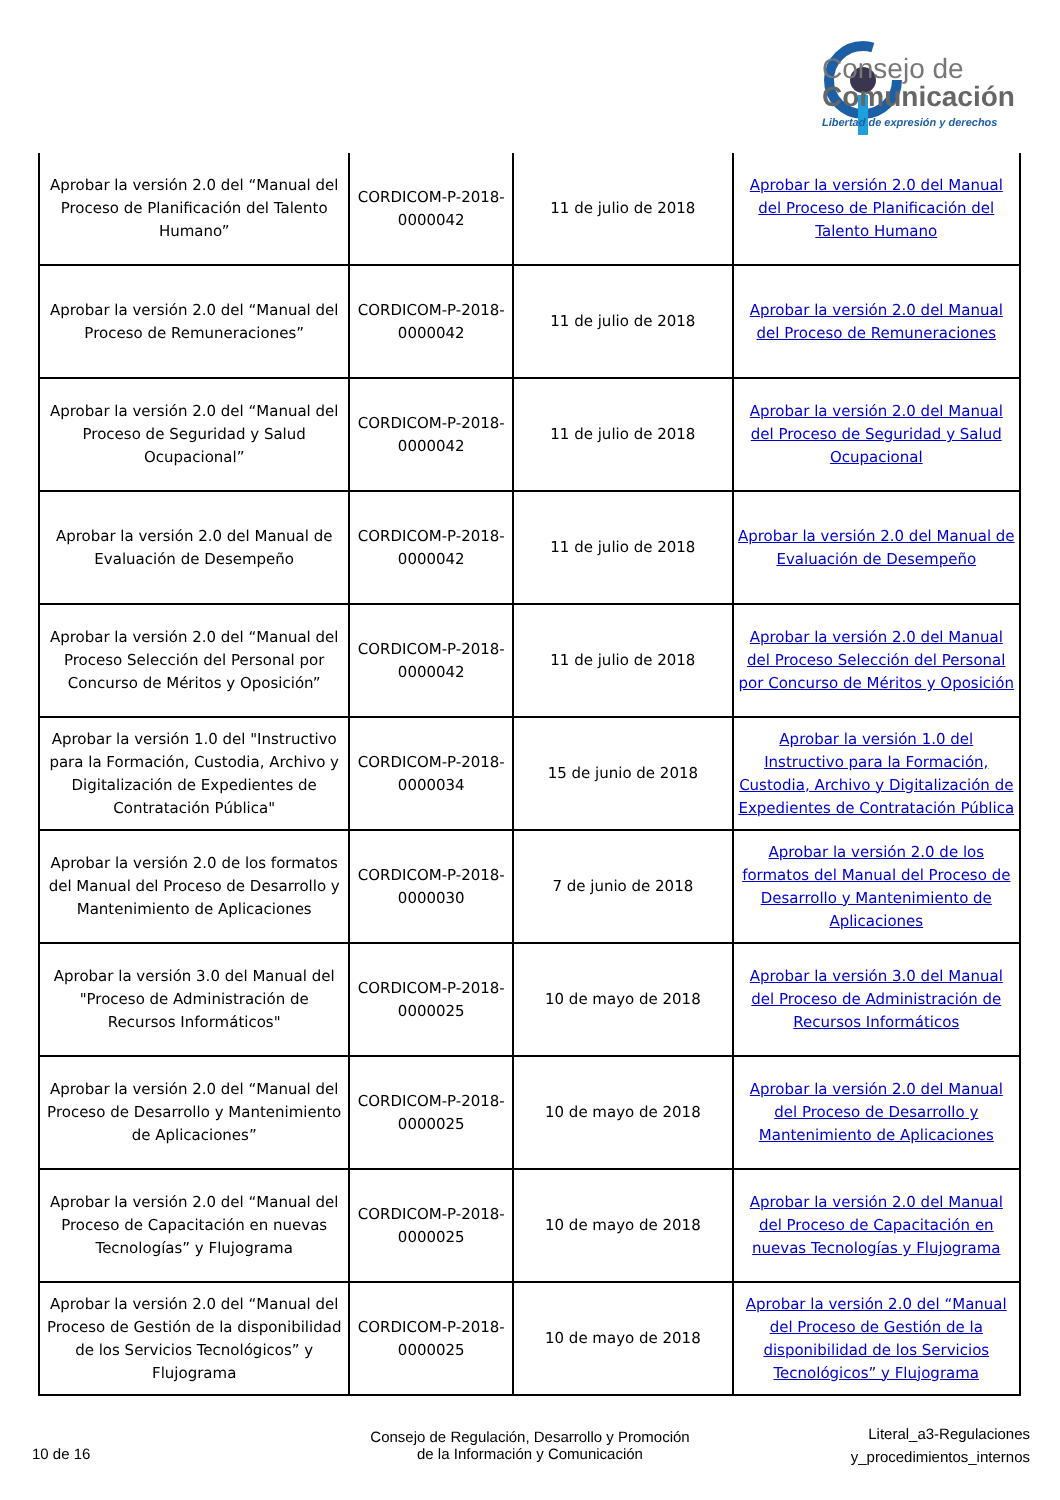Consejo de
Comunicación
Libertad de expresión y derechos
| Aprobar la versión 2.0 del “Manual del Proceso de Planificación del Talento Humano” | CORDICOM-P-2018-0000042 | 11 de julio de 2018 | Aprobar la versión 2.0 del Manual del Proceso de Planificación del Talento Humano |
| Aprobar la versión 2.0 del “Manual del Proceso de Remuneraciones” | CORDICOM-P-2018-0000042 | 11 de julio de 2018 | Aprobar la versión 2.0 del Manual del Proceso de Remuneraciones |
| Aprobar la versión 2.0 del “Manual del Proceso de Seguridad y Salud Ocupacional” | CORDICOM-P-2018-0000042 | 11 de julio de 2018 | Aprobar la versión 2.0 del Manual del Proceso de Seguridad y Salud Ocupacional |
| Aprobar la versión 2.0 del Manual de Evaluación de Desempeño | CORDICOM-P-2018-0000042 | 11 de julio de 2018 | Aprobar la versión 2.0 del Manual de Evaluación de Desempeño |
| Aprobar la versión 2.0 del “Manual del Proceso Selección del Personal por Concurso de Méritos y Oposición” | CORDICOM-P-2018-0000042 | 11 de julio de 2018 | Aprobar la versión 2.0 del Manual del Proceso Selección del Personal por Concurso de Méritos y Oposición |
| Aprobar la versión 1.0 del "Instructivo para la Formación, Custodia, Archivo y Digitalización de Expedientes de Contratación Pública" | CORDICOM-P-2018-0000034 | 15 de junio de 2018 | Aprobar la versión 1.0 del Instructivo para la Formación, Custodia, Archivo y Digitalización de Expedientes de Contratación Pública |
| Aprobar la versión 2.0 de los formatos del Manual del Proceso de Desarrollo y Mantenimiento de Aplicaciones | CORDICOM-P-2018-0000030 | 7 de junio de 2018 | Aprobar la versión 2.0 de los formatos del Manual del Proceso de Desarrollo y Mantenimiento de Aplicaciones |
| Aprobar la versión 3.0 del Manual del "Proceso de Administración de Recursos Informáticos" | CORDICOM-P-2018-0000025 | 10 de mayo de 2018 | Aprobar la versión 3.0 del Manual del Proceso de Administración de Recursos Informáticos |
| Aprobar la versión 2.0 del “Manual del Proceso de Desarrollo y Mantenimiento de Aplicaciones” | CORDICOM-P-2018-0000025 | 10 de mayo de 2018 | Aprobar la versión 2.0 del Manual del Proceso de Desarrollo y Mantenimiento de Aplicaciones |
| Aprobar la versión 2.0 del “Manual del Proceso de Capacitación en nuevas Tecnologías” y Flujograma | CORDICOM-P-2018-0000025 | 10 de mayo de 2018 | Aprobar la versión 2.0 del Manual del Proceso de Capacitación en nuevas Tecnologías y Flujograma |
| Aprobar la versión 2.0 del “Manual del Proceso de Gestión de la disponibilidad de los Servicios Tecnológicos” y Flujograma | CORDICOM-P-2018-0000025 | 10 de mayo de 2018 | Aprobar la versión 2.0 del “Manual del Proceso de Gestión de la disponibilidad de los Servicios Tecnológicos” y Flujograma |
10 de 16
Consejo de Regulación, Desarrollo y Promoción de la Información y Comunicación
Literal_a3-Regulaciones
y_procedimientos_internos